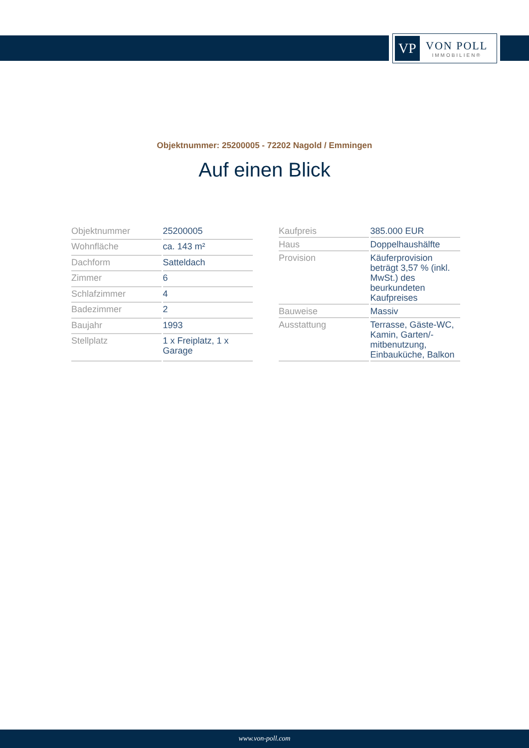VP
VON POLL
IMMOBILIEN®
Objektnummer: 25200005 - 72202 Nagold / Emmingen
Auf einen Blick
| Objektnummer | 25200005 |
| Wohnfläche | ca. 143 m² |
| Dachform | Satteldach |
| Zimmer | 6 |
| Schlafzimmer | 4 |
| Badezimmer | 2 |
| Baujahr | 1993 |
| Stellplatz | 1 x Freiplatz, 1 x Garage |
| Kaufpreis | 385.000 EUR |
| Haus | Doppelhaushälfte |
| Provision | Käuferprovision beträgt 3,57 % (inkl. MwSt.) des beurkundeten Kaufpreises |
| Bauweise | Massiv |
| Ausstattung | Terrasse, Gäste-WC, Kamin, Garten/-mitbenutzung, Einbauküche, Balkon |
www.von-poll.com